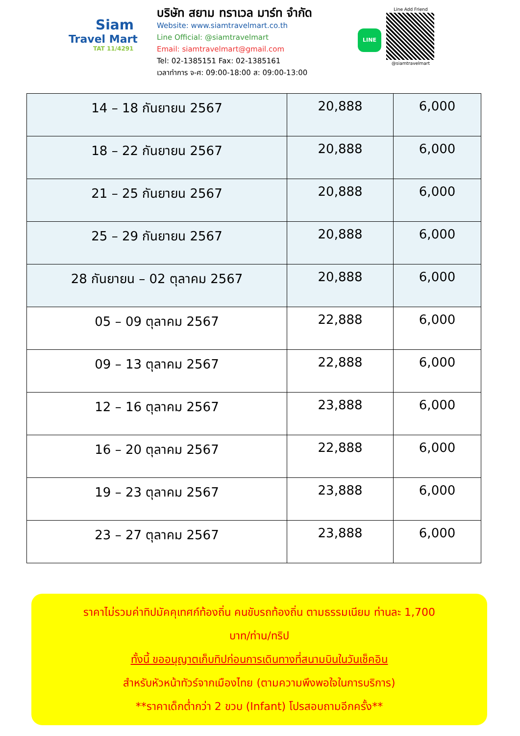Siam
Travel Mart
TAT 11/4291
บริษัท สยาม ทราเวล มาร์ท จำกัด
Website: www.siamtravelmart.co.th
Line Official: @siamtravelmart
Email: siamtravelmart@gmail.com
Tel: 02-1385151 Fax: 02-1385161
เวลาทำการ จ-ศ: 09:00-18:00 ส: 09:00-13:00
LINE
Line Add Friend
@siamtravelmart
| 14 – 18 กันยายน 2567 | 20,888 | 6,000 |
| 18 – 22 กันยายน 2567 | 20,888 | 6,000 |
| 21 – 25 กันยายน 2567 | 20,888 | 6,000 |
| 25 – 29 กันยายน 2567 | 20,888 | 6,000 |
| 28 กันยายน – 02 ตุลาคม 2567 | 20,888 | 6,000 |
| 05 – 09 ตุลาคม 2567 | 22,888 | 6,000 |
| 09 – 13 ตุลาคม 2567 | 22,888 | 6,000 |
| 12 – 16 ตุลาคม 2567 | 23,888 | 6,000 |
| 16 – 20 ตุลาคม 2567 | 22,888 | 6,000 |
| 19 – 23 ตุลาคม 2567 | 23,888 | 6,000 |
| 23 – 27 ตุลาคม 2567 | 23,888 | 6,000 |
ราคาไม่รวมค่าทิปมัคคุเทศก์ท้องถิ่น คนขับรถท้องถิ่น ตามธรรมเนียม ท่านละ 1,700
บาท/ท่าน/ทริป
ทั้งนี้ ขออนุญาตเก็บทิปก่อนการเดินทางที่สนามบินในวันเช็คอิน
สำหรับหัวหน้าทัวร์จากเมืองไทย (ตามความพึงพอใจในการบริการ)
**ราคาเด็กต่ำกว่า 2 ขวบ (Infant) โปรสอบถามอีกครั้ง**